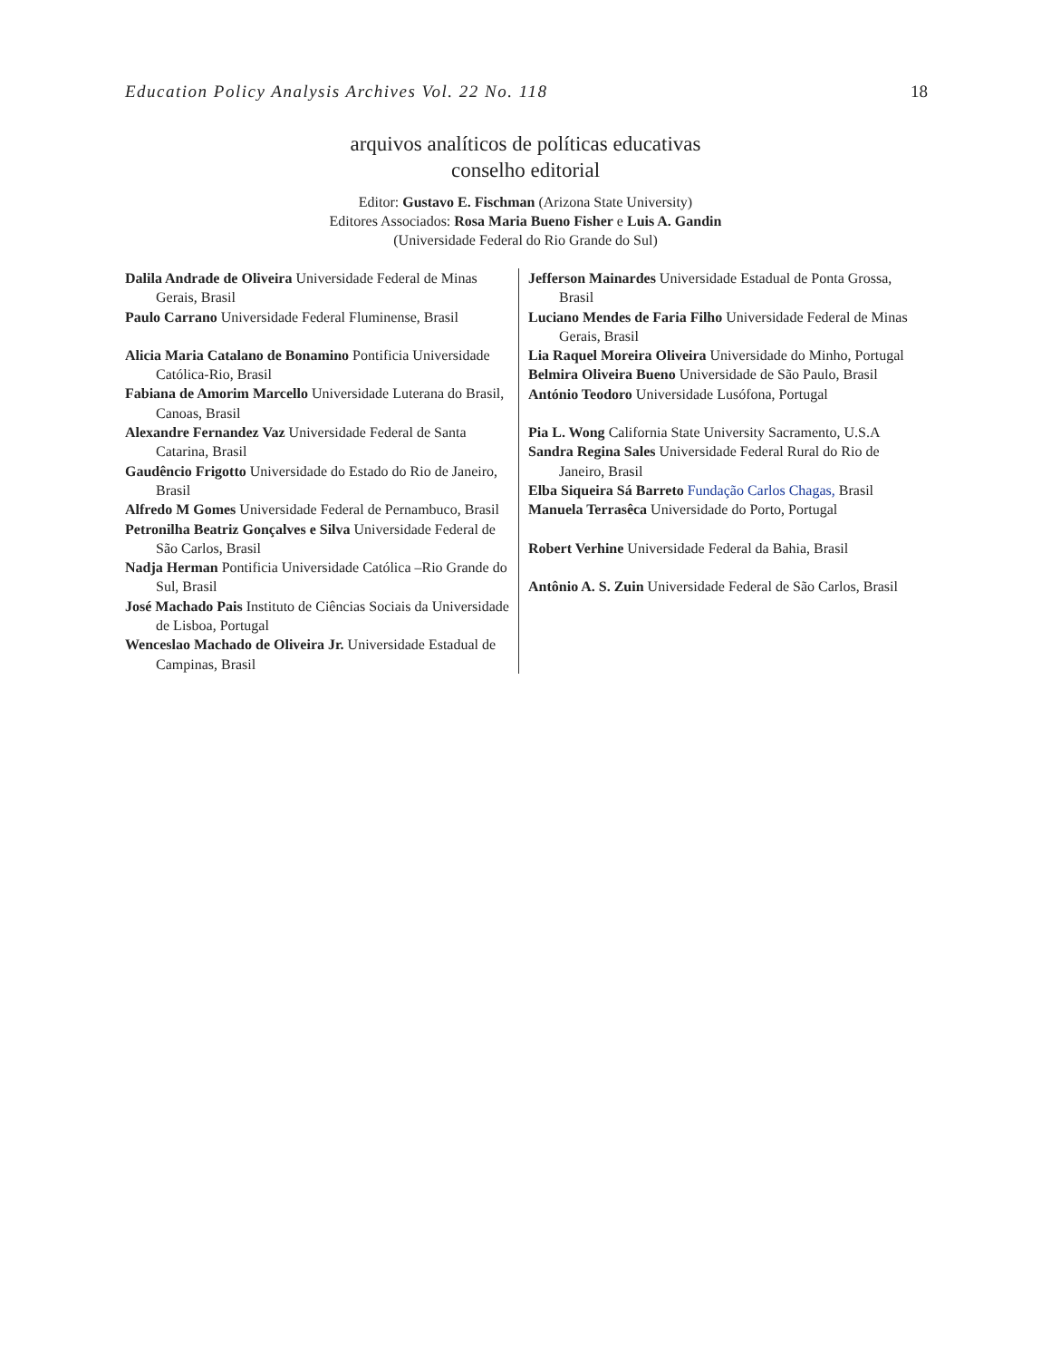Education Policy Analysis Archives Vol. 22 No. 118 18
arquivos analíticos de políticas educativas
conselho editorial
Editor: Gustavo E. Fischman (Arizona State University)
Editores Associados: Rosa Maria Bueno Fisher e Luis A. Gandin
(Universidade Federal do Rio Grande do Sul)
| Dalila Andrade de Oliveira Universidade Federal de Minas Gerais, Brasil Paulo Carrano Universidade Federal Fluminense, Brasil Alicia Maria Catalano de Bonamino Pontificia Universidade Católica-Rio, Brasil Fabiana de Amorim Marcello Universidade Luterana do Brasil, Canoas, Brasil Alexandre Fernandez Vaz Universidade Federal de Santa Catarina, Brasil Gaudêncio Frigotto Universidade do Estado do Rio de Janeiro, Brasil Alfredo M Gomes Universidade Federal de Pernambuco, Brasil Petronilha Beatriz Gonçalves e Silva Universidade Federal de São Carlos, Brasil Nadja Herman Pontificia Universidade Católica –Rio Grande do Sul, Brasil José Machado Pais Instituto de Ciências Sociais da Universidade de Lisboa, Portugal Wenceslao Machado de Oliveira Jr. Universidade Estadual de Campinas, Brasil | Jefferson Mainardes Universidade Estadual de Ponta Grossa, Brasil Luciano Mendes de Faria Filho Universidade Federal de Minas Gerais, Brasil Lia Raquel Moreira Oliveira Universidade do Minho, Portugal Belmira Oliveira Bueno Universidade de São Paulo, Brasil António Teodoro Universidade Lusófona, Portugal Pia L. Wong California State University Sacramento, U.S.A Sandra Regina Sales Universidade Federal Rural do Rio de Janeiro, Brasil Elba Siqueira Sá Barreto Fundação Carlos Chagas, Brasil Manuela Terrasêca Universidade do Porto, Portugal Robert Verhine Universidade Federal da Bahia, Brasil Antônio A. S. Zuin Universidade Federal de São Carlos, Brasil |